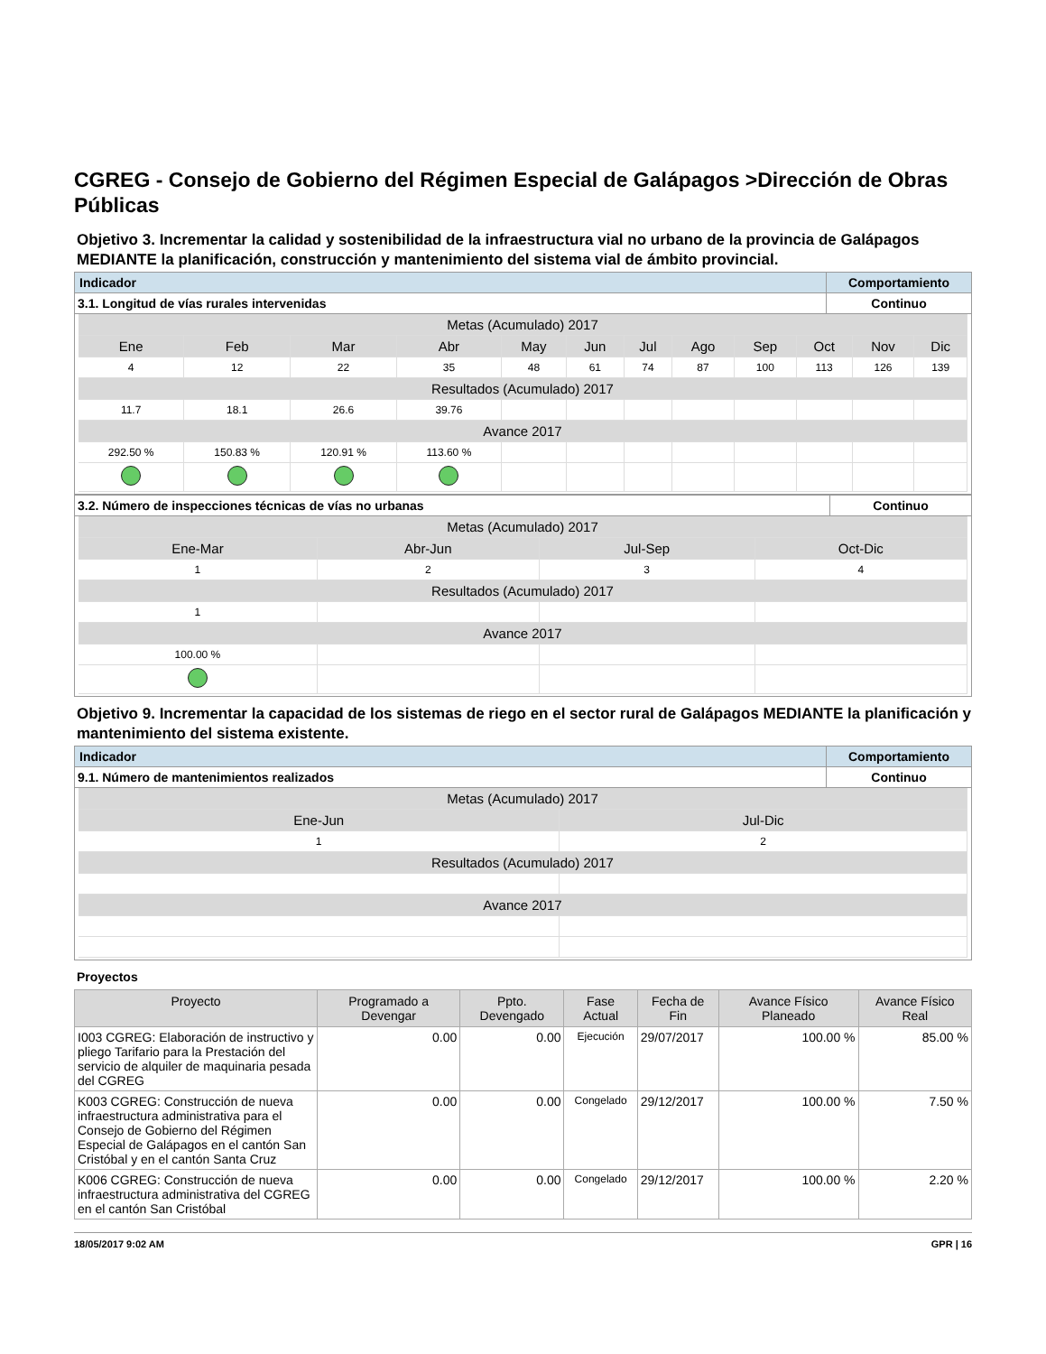CGREG - Consejo de Gobierno del Régimen Especial de Galápagos >Dirección de Obras Públicas
Objetivo 3. Incrementar la calidad y sostenibilidad de la infraestructura vial no urbano de la provincia de Galápagos MEDIANTE la planificación, construcción y mantenimiento del sistema vial de ámbito provincial.
| Indicador | Comportamiento |
| 3.1. Longitud de vías rurales intervenidas | Continuo |
| Metas (Acumulado) 2017 | | | | | | | | | | | |
| Ene | Feb | Mar | Abr | May | Jun | Jul | Ago | Sep | Oct | Nov | Dic |
| 4 | 12 | 22 | 35 | 48 | 61 | 74 | 87 | 100 | 113 | 126 | 139 |
| Resultados (Acumulado) 2017 | | | | | | | | | | | |
| 11.7 | 18.1 | 26.6 | 39.76 | | | | | | | | |
| Avance 2017 | | | | | | | | | | | |
| 292.50 % | 150.83 % | 120.91 % | 113.60 % | | | | | | | | |
| 3.2. Número de inspecciones técnicas de vías no urbanas | Continuo |
| Metas (Acumulado) 2017 | | | |
| Ene-Mar | Abr-Jun | Jul-Sep | Oct-Dic |
| 1 | 2 | 3 | 4 |
| Resultados (Acumulado) 2017 | | | |
| 1 | | | |
| Avance 2017 | | | |
| 100.00 % | | | |
Objetivo 9. Incrementar la capacidad de los sistemas de riego en el sector rural de Galápagos MEDIANTE la planificación y mantenimiento del sistema existente.
| Indicador | Comportamiento |
| 9.1. Número de mantenimientos realizados | Continuo |
| Metas (Acumulado) 2017 | |
| Ene-Jun | Jul-Dic |
| 1 | 2 |
| Resultados (Acumulado) 2017 | |
| Avance 2017 | |
Proyectos
| Proyecto | Programado a Devengar | Ppto. Devengado | Fase Actual | Fecha de Fin | Avance Físico Planeado | Avance Físico Real |
| --- | --- | --- | --- | --- | --- | --- |
| I003 CGREG: Elaboración de instructivo y pliego Tarifario para la Prestación del servicio de alquiler de maquinaria pesada del CGREG | 0.00 | 0.00 | Ejecución | 29/07/2017 | 100.00 % | 85.00 % |
| K003 CGREG: Construcción de nueva infraestructura administrativa para el Consejo de Gobierno del Régimen Especial de Galápagos en el cantón San Cristóbal y en el cantón Santa Cruz | 0.00 | 0.00 | Congelado | 29/12/2017 | 100.00 % | 7.50 % |
| K006 CGREG: Construcción de nueva infraestructura administrativa del CGREG en el cantón San Cristóbal | 0.00 | 0.00 | Congelado | 29/12/2017 | 100.00 % | 2.20 % |
18/05/2017 9:02 AM GPR | 16